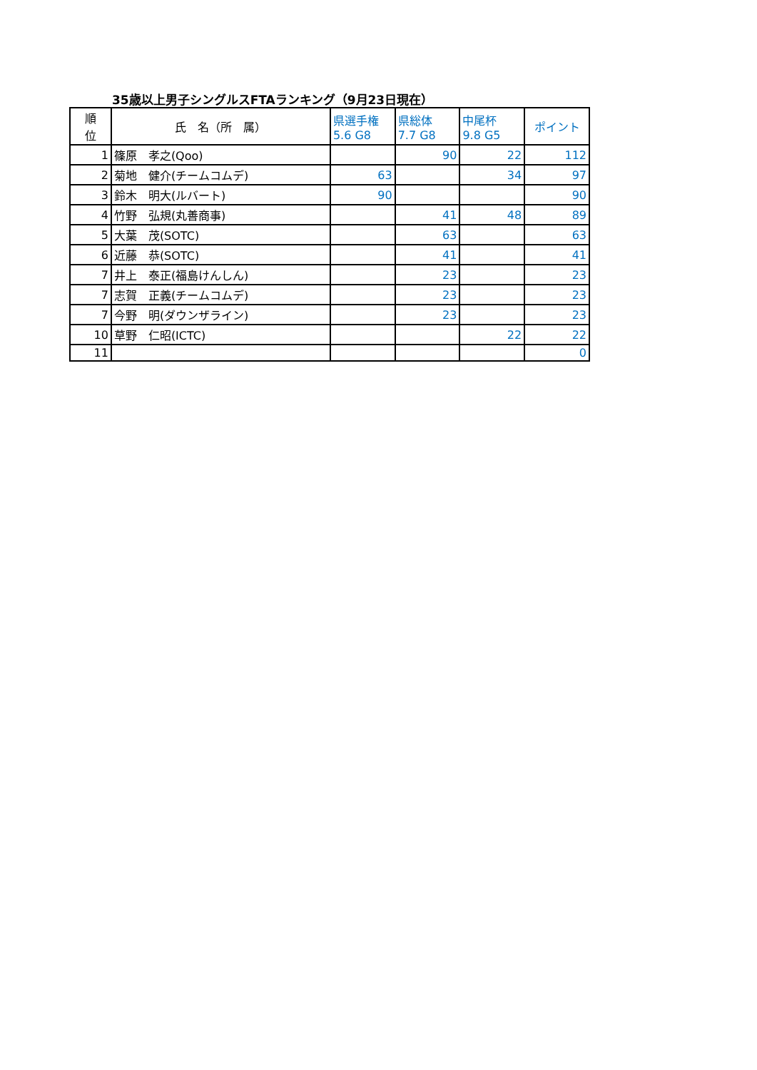35歳以上男子シングルスFTAランキング（9月23日現在）
| 順 位 | 氏 名（所 属） | 県選手権 5.6 G8 | 県総体 7.7 G8 | 中尾杯 9.8 G5 | ポイント |
| --- | --- | --- | --- | --- | --- |
| 1 | 篠原 孝之(Qoo) | | 90 | 22 | 112 |
| 2 | 菊地 健介(チームコムデ) | 63 | | 34 | 97 |
| 3 | 鈴木 明大(ルバート) | 90 | | | 90 |
| 4 | 竹野 弘規(丸善商事) | | 41 | 48 | 89 |
| 5 | 大葉 茂(SOTC) | | 63 | | 63 |
| 6 | 近藤 恭(SOTC) | | 41 | | 41 |
| 7 | 井上 泰正(福島けんしん) | | 23 | | 23 |
| 7 | 志賀 正義(チームコムデ) | | 23 | | 23 |
| 7 | 今野 明(ダウンザライン) | | 23 | | 23 |
| 10 | 草野 仁昭(ICTC) | | | 22 | 22 |
| 11 | | | | | 0 |